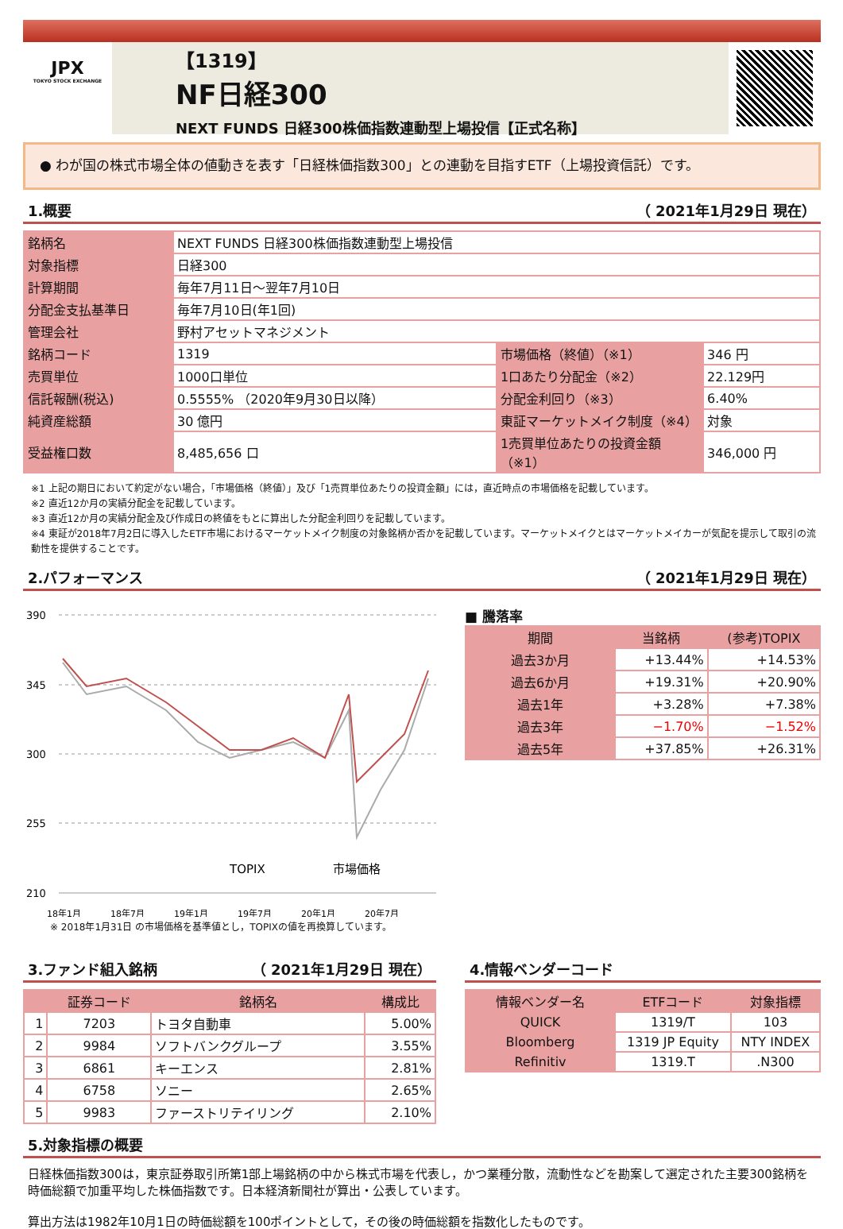JPX
TOKYO STOCK EXCHANGE
【1319】
NF日経300
NEXT FUNDS 日経300株価指数連動型上場投信【正式名称】
● わが国の株式市場全体の値動きを表す「日経株価指数300」との連動を目指すETF（上場投資信託）です。
1.概要 （ 2021年1月29日 現在）
| 銘柄名 | NEXT FUNDS 日経300株価指数連動型上場投信 | | |
| 対象指標 | 日経300 | | |
| 計算期間 | 毎年7月11日～翌年7月10日 | | |
| 分配金支払基準日 | 毎年7月10日(年1回) | | |
| 管理会社 | 野村アセットマネジメント | | |
| 銘柄コード | 1319 | 市場価格（終値）（※1） | 346 円 |
| 売買単位 | 1000口単位 | 1口あたり分配金（※2） | 22.129円 |
| 信託報酬(税込) | 0.5555% （2020年9月30日以降） | 分配金利回り（※3） | 6.40% |
| 純資産総額 | 30 億円 | 東証マーケットメイク制度（※4） | 対象 |
| 受益権口数 | 8,485,656 口 | 1売買単位あたりの投資金額（※1） | 346,000 円 |
※1 上記の期日において約定がない場合，「市場価格（終値）」及び「1売買単位あたりの投資金額」には，直近時点の市場価格を記載しています。
※2 直近12か月の実績分配金を記載しています。
※3 直近12か月の実績分配金及び作成日の終値をもとに算出した分配金利回りを記載しています。
※4 東証が2018年7月2日に導入したETF市場におけるマーケットメイク制度の対象銘柄か否かを記載しています。マーケットメイクとはマーケットメイカーが気配を提示して取引の流動性を提供することです。
2.パフォーマンス （ 2021年1月29日 現在）
390
345
300
255
210
18年1月
18年7月
19年1月
19年7月
20年1月
20年7月
TOPIX
市場価格
※ 2018年1月31日 の市場価格を基準値とし，TOPIXの値を再換算しています。
■ 騰落率
| 期間 | 当銘柄 | (参考)TOPIX |
| --- | --- | --- |
| 過去3か月 | +13.44% | +14.53% |
| 過去6か月 | +19.31% | +20.90% |
| 過去1年 | +3.28% | +7.38% |
| 過去3年 | −1.70% | −1.52% |
| 過去5年 | +37.85% | +26.31% |
3.ファンド組入銘柄 （ 2021年1月29日 現在）
| | 証券コード | 銘柄名 | 構成比 |
| --- | --- | --- | --- |
| 1 | 7203 | トヨタ自動車 | 5.00% |
| 2 | 9984 | ソフトバンクグループ | 3.55% |
| 3 | 6861 | キーエンス | 2.81% |
| 4 | 6758 | ソニー | 2.65% |
| 5 | 9983 | ファーストリテイリング | 2.10% |
4.情報ベンダーコード
| 情報ベンダー名 | ETFコード | 対象指標 |
| --- | --- | --- |
| QUICK | 1319/T | 103 |
| Bloomberg | 1319 JP Equity | NTY INDEX |
| Refinitiv | 1319.T | .N300 |
5.対象指標の概要
日経株価指数300は，東京証券取引所第1部上場銘柄の中から株式市場を代表し，かつ業種分散，流動性などを勘案して選定された主要300銘柄を時価総額で加重平均した株価指数です。日本経済新聞社が算出・公表しています。
算出方法は1982年10月1日の時価総額を100ポイントとして，その後の時価総額を指数化したものです。